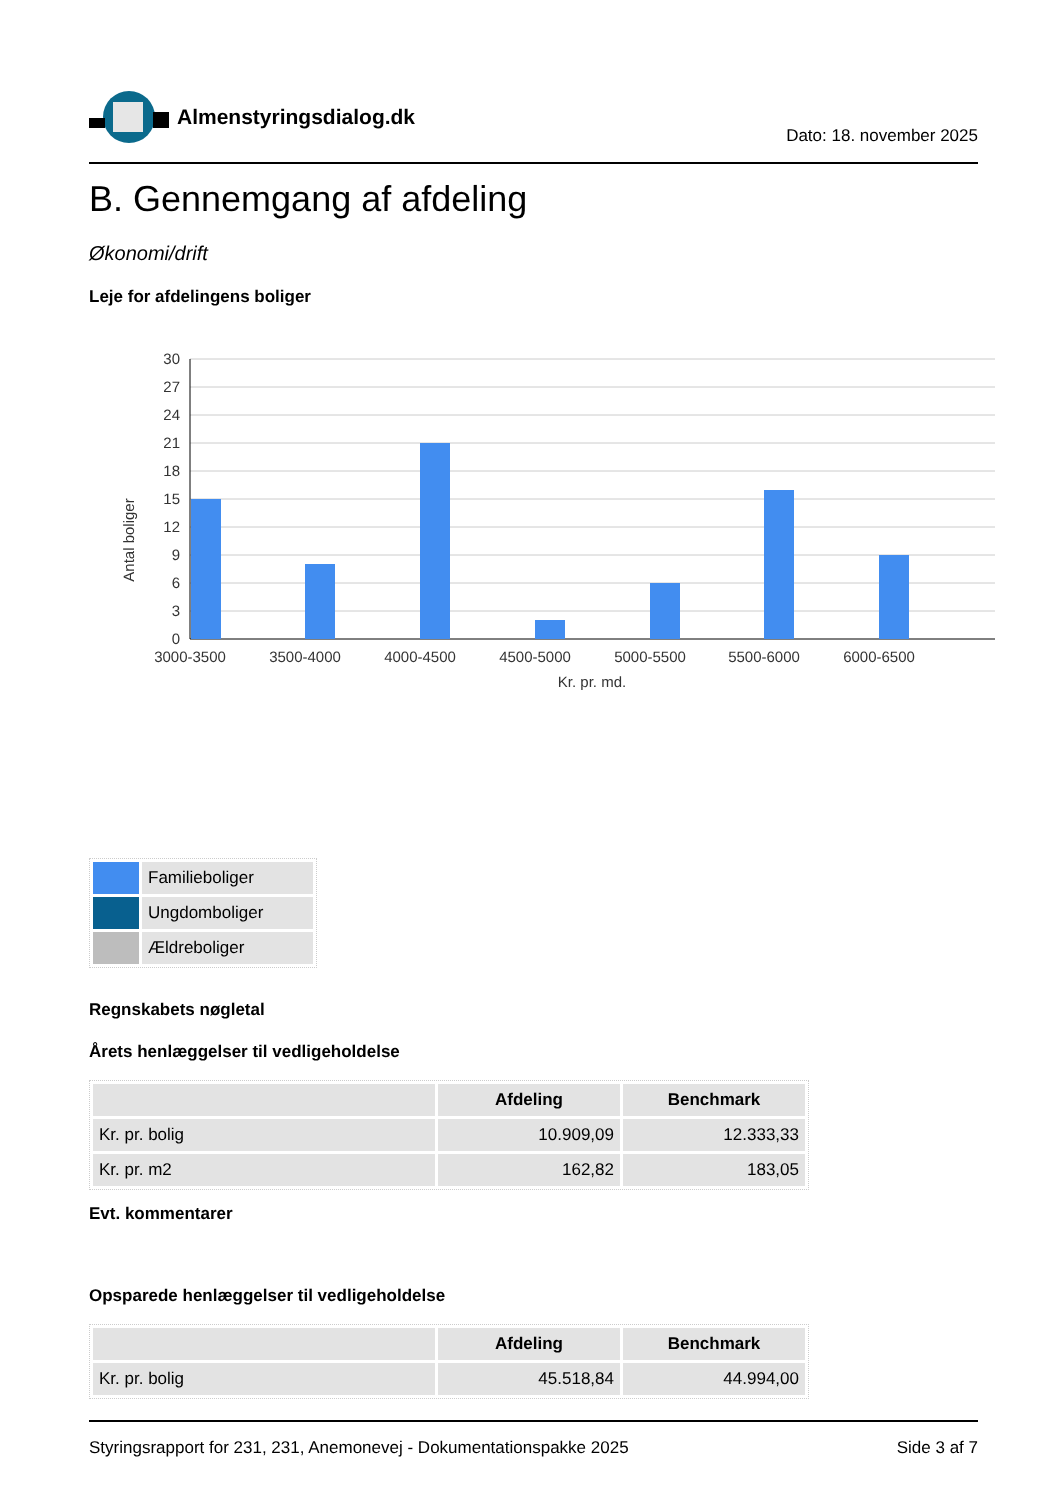Almenstyringsdialog.dk
Dato: 18. november 2025
B. Gennemgang af afdeling
Økonomi/drift
Leje for afdelingens boliger
Antal boliger
30
27
24
21
18
15
12
9
6
3
0
3000-3500
3500-4000
4000-4500
4500-5000
5000-5500
5500-6000
6000-6500
Kr. pr. md.
| | Familieboliger |
| | Ungdomboliger |
| | Ældreboliger |
Regnskabets nøgletal
Årets henlæggelser til vedligeholdelse
| | Afdeling | Benchmark |
| --- | --- | --- |
| Kr. pr. bolig | 10.909,09 | 12.333,33 |
| Kr. pr. m2 | 162,82 | 183,05 |
Evt. kommentarer
Opsparede henlæggelser til vedligeholdelse
| | Afdeling | Benchmark |
| --- | --- | --- |
| Kr. pr. bolig | 45.518,84 | 44.994,00 |
Styringsrapport for 231, 231, Anemonevej - Dokumentationspakke 2025 Side 3 af 7